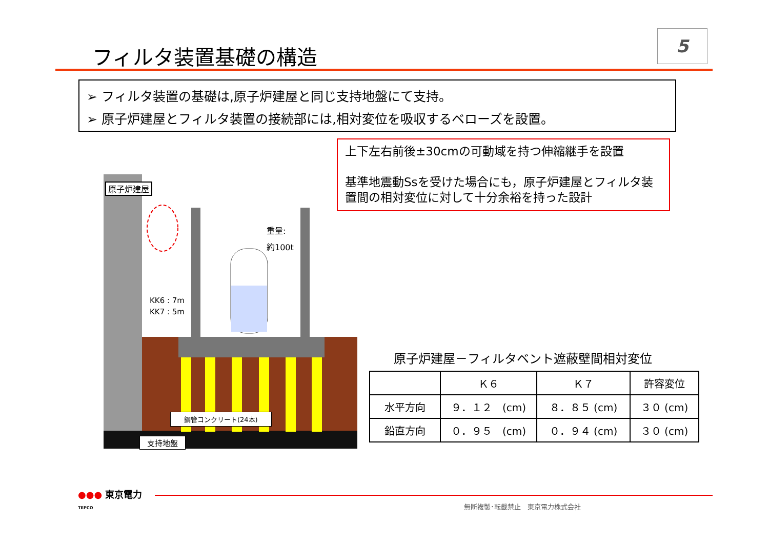フィルタ装置基礎の構造
5
➢ フィルタ装置の基礎は,原子炉建屋と同じ支持地盤にて支持。
➢ 原子炉建屋とフィルタ装置の接続部には,相対変位を吸収するベローズを設置。
上下左右前後±30cmの可動域を持つ伸縮継手を設置
基準地震動Ssを受けた場合にも，原子炉建屋とフィルタ装置間の相対変位に対して十分余裕を持った設計
原子炉建屋
重量:
約100t
KK6 : 7m
KK7 : 5m
鋼管コンクリート(24本)
支持地盤
原子炉建屋－フィルタベント遮蔽壁間相対変位
| | Ｋ６ | Ｋ７ | 許容変位 |
| --- | --- | --- | --- |
| 水平方向 | ９．１２ (cm) | ８．８５ (cm) | ３０ (cm) |
| 鉛直方向 | ０．９５ (cm) | ０．９４ (cm) | ３０ (cm) |
●●● 東京電力
TEPCO
無断複製･転載禁止　東京電力株式会社